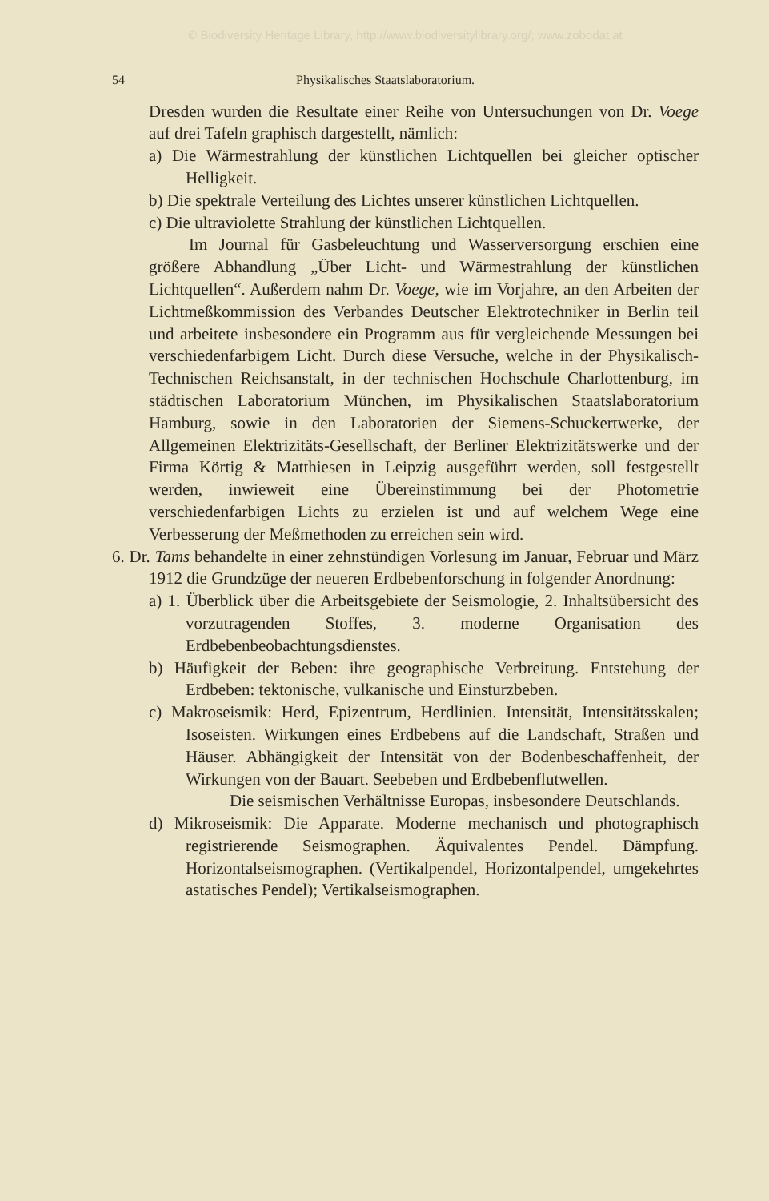© Biodiversity Heritage Library, http://www.biodiversitylibrary.org/; www.zobodat.at
54 Physikalisches Staatslaboratorium.
Dresden wurden die Resultate einer Reihe von Untersuchungen von Dr. Voege auf drei Tafeln graphisch dargestellt, nämlich:
a) Die Wärmestrahlung der künstlichen Lichtquellen bei gleicher optischer Helligkeit.
b) Die spektrale Verteilung des Lichtes unserer künstlichen Lichtquellen.
c) Die ultraviolette Strahlung der künstlichen Lichtquellen.
Im Journal für Gasbeleuchtung und Wasserversorgung erschien eine größere Abhandlung „Über Licht- und Wärmestrahlung der künstlichen Lichtquellen“. Außerdem nahm Dr. Voege, wie im Vorjahre, an den Arbeiten der Lichtmeßkommission des Verbandes Deutscher Elektrotechniker in Berlin teil und arbeitete insbesondere ein Programm aus für vergleichende Messungen bei verschiedenfarbigem Licht. Durch diese Versuche, welche in der Physikalisch-Technischen Reichsanstalt, in der technischen Hochschule Charlottenburg, im städtischen Laboratorium München, im Physikalischen Staatslaboratorium Hamburg, sowie in den Laboratorien der Siemens-Schuckertwerke, der Allgemeinen Elektrizitäts-Gesellschaft, der Berliner Elektrizitätswerke und der Firma Körtig & Matthiesen in Leipzig ausgeführt werden, soll festgestellt werden, inwieweit eine Übereinstimmung bei der Photometrie verschiedenfarbigen Lichts zu erzielen ist und auf welchem Wege eine Verbesserung der Meßmethoden zu erreichen sein wird.
6. Dr. Tams behandelte in einer zehnstündigen Vorlesung im Januar, Februar und März 1912 die Grundzüge der neueren Erdbebenforschung in folgender Anordnung:
a) 1. Überblick über die Arbeitsgebiete der Seismologie, 2. Inhaltsübersicht des vorzutragenden Stoffes, 3. moderne Organisation des Erdbebenbeobachtungsdienstes.
b) Häufigkeit der Beben: ihre geographische Verbreitung. Entstehung der Erdbeben: tektonische, vulkanische und Einsturzbeben.
c) Makroseismik: Herd, Epizentrum, Herdlinien. Intensität, Intensitätsskalen; Isoseisten. Wirkungen eines Erdbebens auf die Landschaft, Straßen und Häuser. Abhängigkeit der Intensität von der Bodenbeschaffenheit, der Wirkungen von der Bauart. Seebeben und Erdbebenflutwellen.
Die seismischen Verhältnisse Europas, insbesondere Deutschlands.
d) Mikroseismik: Die Apparate. Moderne mechanisch und photographisch registrierende Seismographen. Äquivalentes Pendel. Dämpfung. Horizontalseismographen. (Vertikalpendel, Horizontalpendel, umgekehrtes astatisches Pendel); Vertikalseismographen.